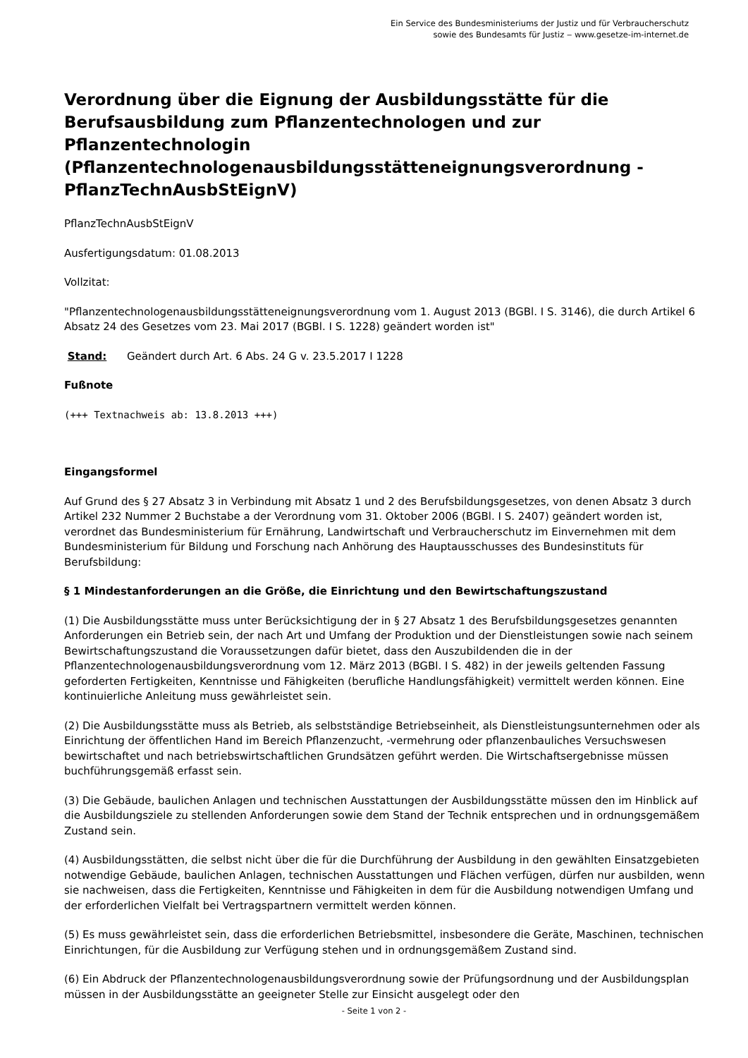Ein Service des Bundesministeriums der Justiz und für Verbraucherschutz
sowie des Bundesamts für Justiz ‒ www.gesetze-im-internet.de
Verordnung über die Eignung der Ausbildungsstätte für die Berufsausbildung zum Pflanzentechnologen und zur Pflanzentechnologin (Pflanzentechnologenausbildungsstätteneignungsverordnung - PflanzTechnAusbStEignV)
PflanzTechnAusbStEignV
Ausfertigungsdatum: 01.08.2013
Vollzitat:
"Pflanzentechnologenausbildungsstätteneignungsverordnung vom 1. August 2013 (BGBl. I S. 3146), die durch Artikel 6 Absatz 24 des Gesetzes vom 23. Mai 2017 (BGBl. I S. 1228) geändert worden ist"
Stand: Geändert durch Art. 6 Abs. 24 G v. 23.5.2017 I 1228
Fußnote
(+++ Textnachweis ab: 13.8.2013 +++)
Eingangsformel
Auf Grund des § 27 Absatz 3 in Verbindung mit Absatz 1 und 2 des Berufsbildungsgesetzes, von denen Absatz 3 durch Artikel 232 Nummer 2 Buchstabe a der Verordnung vom 31. Oktober 2006 (BGBl. I S. 2407) geändert worden ist, verordnet das Bundesministerium für Ernährung, Landwirtschaft und Verbraucherschutz im Einvernehmen mit dem Bundesministerium für Bildung und Forschung nach Anhörung des Hauptausschusses des Bundesinstituts für Berufsbildung:
§ 1 Mindestanforderungen an die Größe, die Einrichtung und den Bewirtschaftungszustand
(1) Die Ausbildungsstätte muss unter Berücksichtigung der in § 27 Absatz 1 des Berufsbildungsgesetzes genannten Anforderungen ein Betrieb sein, der nach Art und Umfang der Produktion und der Dienstleistungen sowie nach seinem Bewirtschaftungszustand die Voraussetzungen dafür bietet, dass den Auszubildenden die in der Pflanzentechnologenausbildungsverordnung vom 12. März 2013 (BGBl. I S. 482) in der jeweils geltenden Fassung geforderten Fertigkeiten, Kenntnisse und Fähigkeiten (berufliche Handlungsfähigkeit) vermittelt werden können. Eine kontinuierliche Anleitung muss gewährleistet sein.
(2) Die Ausbildungsstätte muss als Betrieb, als selbstständige Betriebseinheit, als Dienstleistungsunternehmen oder als Einrichtung der öffentlichen Hand im Bereich Pflanzenzucht, -vermehrung oder pflanzenbauliches Versuchswesen bewirtschaftet und nach betriebswirtschaftlichen Grundsätzen geführt werden. Die Wirtschaftsergebnisse müssen buchführungsgemäß erfasst sein.
(3) Die Gebäude, baulichen Anlagen und technischen Ausstattungen der Ausbildungsstätte müssen den im Hinblick auf die Ausbildungsziele zu stellenden Anforderungen sowie dem Stand der Technik entsprechen und in ordnungsgemäßem Zustand sein.
(4) Ausbildungsstätten, die selbst nicht über die für die Durchführung der Ausbildung in den gewählten Einsatzgebieten notwendige Gebäude, baulichen Anlagen, technischen Ausstattungen und Flächen verfügen, dürfen nur ausbilden, wenn sie nachweisen, dass die Fertigkeiten, Kenntnisse und Fähigkeiten in dem für die Ausbildung notwendigen Umfang und der erforderlichen Vielfalt bei Vertragspartnern vermittelt werden können.
(5) Es muss gewährleistet sein, dass die erforderlichen Betriebsmittel, insbesondere die Geräte, Maschinen, technischen Einrichtungen, für die Ausbildung zur Verfügung stehen und in ordnungsgemäßem Zustand sind.
(6) Ein Abdruck der Pflanzentechnologenausbildungsverordnung sowie der Prüfungsordnung und der Ausbildungsplan müssen in der Ausbildungsstätte an geeigneter Stelle zur Einsicht ausgelegt oder den
- Seite 1 von 2 -